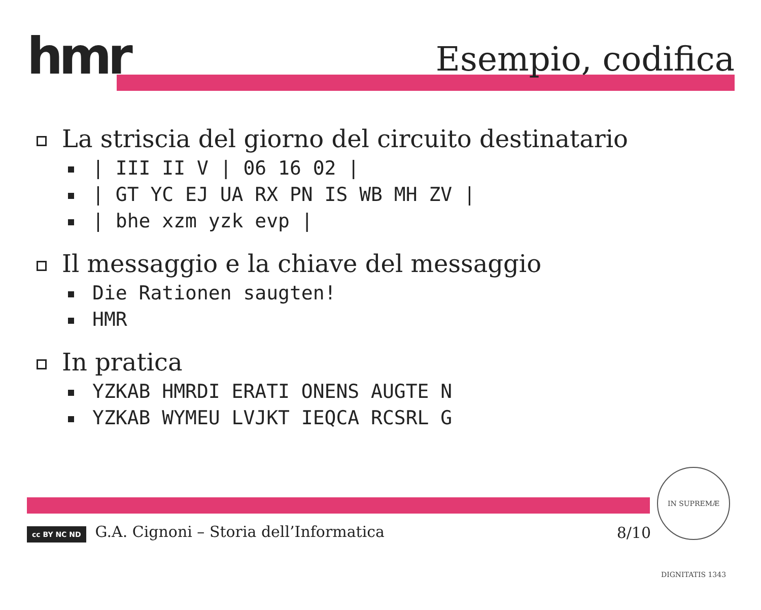hmr Esempio, codifica
La striscia del giorno del circuito destinatario
| III II V | 06 16 02 |
| GT YC EJ UA RX PN IS WB MH ZV |
| bhe xzm yzk evp |
Il messaggio e la chiave del messaggio
Die Rationen saugten!
HMR
In pratica
YZKAB HMRDI ERATI ONENS AUGTE N
YZKAB WYMEU LVJKT IEQCA RCSRL G
cc BY NC ND G.A. Cignoni – Storia dell’Informatica
8/10
IN SUPREMÆ DIGNITATIS 1343